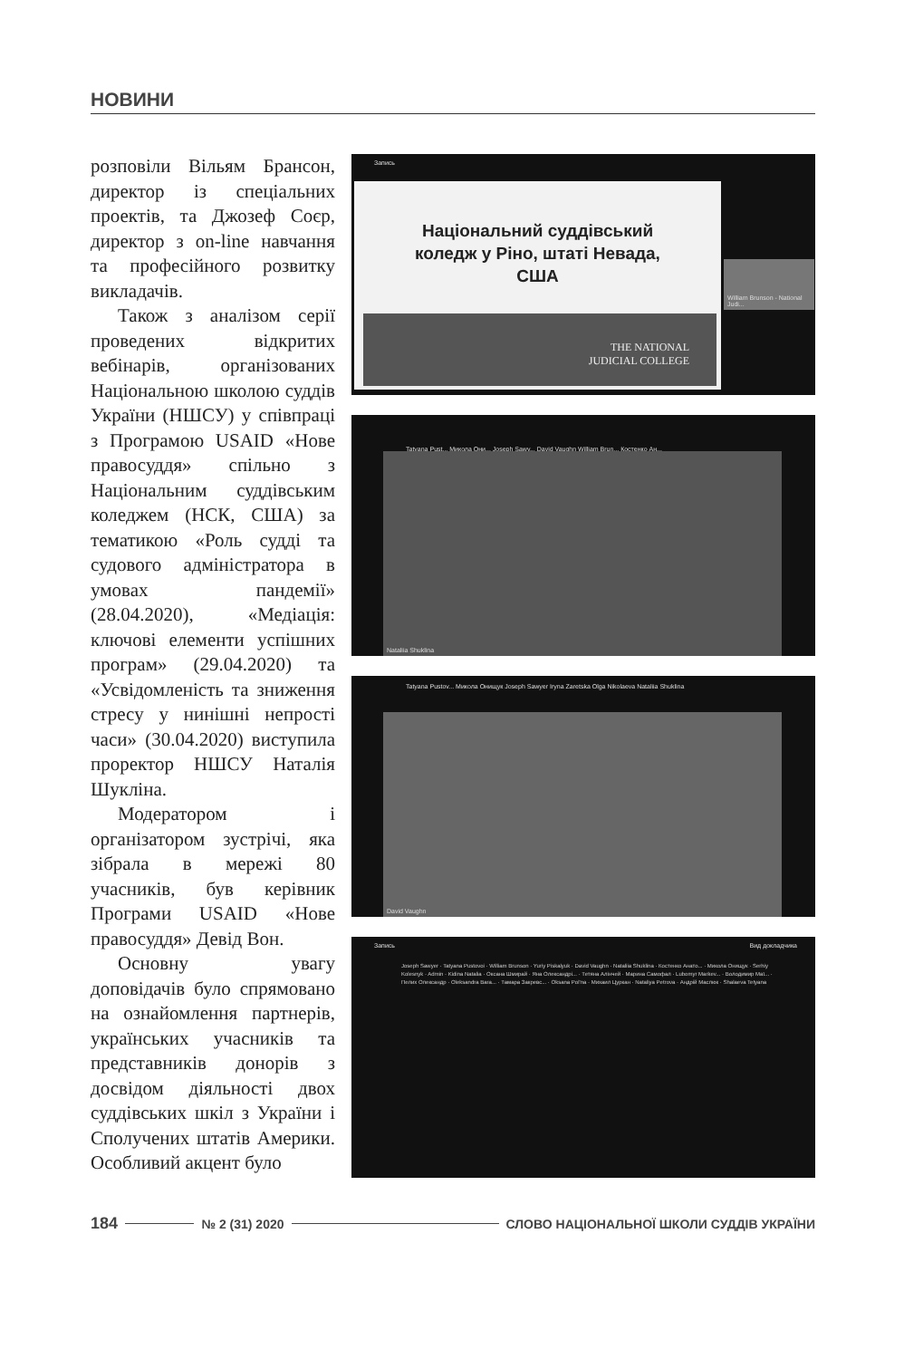НОВИНИ
розповіли Вільям Брансон, директор із спеціальних проектів, та Джозеф Соєр, директор з on-line навчання та професійного розвитку викладачів.
Також з аналізом серії проведених відкритих вебінарів, організованих Національною школою суддів України (НШСУ) у співпраці з Програмою USAID «Нове правосуддя» спільно з Національним суддівським коледжем (НСК, США) за тематикою «Роль судді та судового адміністратора в умовах пандемії» (28.04.2020), «Медіація: ключові елементи успішних програм» (29.04.2020) та «Усвідомленість та зниження стресу у нинішні непрості часи» (30.04.2020) виступила проректор НШСУ Наталія Шукліна.
Модератором і організатором зустрічі, яка зібрала в мережі 80 учасників, був керівник Програми USAID «Нове правосуддя» Девід Вон.
Основну увагу доповідачів було спрямовано на ознайомлення партнерів, українських учасників та представників донорів з досвідом діяльності двох суддівських шкіл з України і Сполучених штатів Америки. Особливий акцент було
Запись
Національний суддівський
коледж у Ріно, штаті Невада,
США
THE NATIONAL
JUDICIAL COLLEGE
William Brunson - National Judi...
Tatyana Pust... Микола Они... Joseph Sawy... David Vaughn William Brun... Костенко Ан...
Nataliia Shuklina
Tatyana Pustov... Микола Онищук Joseph Sawyer Iryna Zaretska Olga Nikolaeva Nataliia Shuklina
David Vaughn
Запись Вид докладчика
Joseph Sawyer · Tatyana Pustovoi · William Brunson · Yuriy Piskalyuk · David Vaughn · Nataliia Shuklina · Костенко Анато... · Микола Онищук · Serhiy Kolesnyk · Admin · Kidina Natalia · Оксана Шмирай · Яна Олександрі... · Тетяна Алінчей · Марина Самофал · Lubomyr Markev... · Володимир Маї... · Пелих Олександр · Oleksandra Bara... · Тамара Закревс... · Oksana Pol'na · Михаил Цуркан · Nataliya Petrova · Андрій Маслюк · Shalaeva Tetyana
184 № 2 (31) 2020 СЛОВО НАЦІОНАЛЬНОЇ ШКОЛИ СУДДІВ УКРАЇНИ